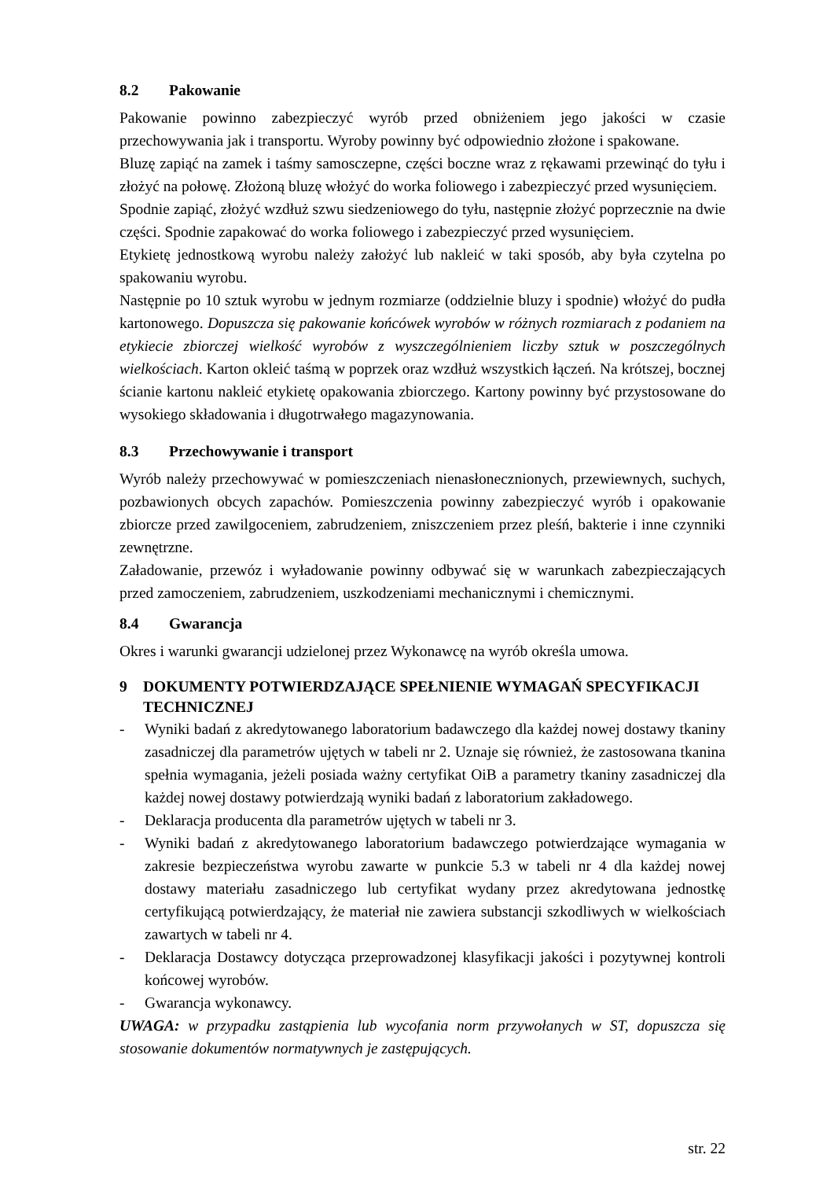8.2 Pakowanie
Pakowanie powinno zabezpieczyć wyrób przed obniżeniem jego jakości w czasie przechowywania jak i transportu. Wyroby powinny być odpowiednio złożone i spakowane.
Bluzę zapiąć na zamek i taśmy samosczepne, części boczne wraz z rękawami przewinąć do tyłu i złożyć na połowę. Złożoną bluzę włożyć do worka foliowego i zabezpieczyć przed wysunięciem.
Spodnie zapiąć, złożyć wzdłuż szwu siedzeniowego do tyłu, następnie złożyć poprzecznie na dwie części. Spodnie zapakować do worka foliowego i zabezpieczyć przed wysunięciem.
Etykietę jednostkową wyrobu należy założyć lub nakleić w taki sposób, aby była czytelna po spakowaniu wyrobu.
Następnie po 10 sztuk wyrobu w jednym rozmiarze (oddzielnie bluzy i spodnie) włożyć do pudła kartonowego. Dopuszcza się pakowanie końcówek wyrobów w różnych rozmiarach z podaniem na etykiecie zbiorczej wielkość wyrobów z wyszczególnieniem liczby sztuk w poszczególnych wielkościach. Karton okleić taśmą w poprzek oraz wzdłuż wszystkich łączeń. Na krótszej, bocznej ścianie kartonu nakleić etykietę opakowania zbiorczego. Kartony powinny być przystosowane do wysokiego składowania i długotrwałego magazynowania.
8.3 Przechowywanie i transport
Wyrób należy przechowywać w pomieszczeniach nienasłonecznionych, przewiewnych, suchych, pozbawionych obcych zapachów. Pomieszczenia powinny zabezpieczyć wyrób i opakowanie zbiorcze przed zawilgoceniem, zabrudzeniem, zniszczeniem przez pleśń, bakterie i inne czynniki zewnętrzne.
Załadowanie, przewóz i wyładowanie powinny odbywać się w warunkach zabezpieczających przed zamoczeniem, zabrudzeniem, uszkodzeniami mechanicznymi i chemicznymi.
8.4 Gwarancja
Okres i warunki gwarancji udzielonej przez Wykonawcę na wyrób określa umowa.
9 DOKUMENTY POTWIERDZAJĄCE SPEŁNIENIE WYMAGAŃ SPECYFIKACJI TECHNICZNEJ
- Wyniki badań z akredytowanego laboratorium badawczego dla każdej nowej dostawy tkaniny zasadniczej dla parametrów ujętych w tabeli nr 2. Uznaje się również, że zastosowana tkanina spełnia wymagania, jeżeli posiada ważny certyfikat OiB a parametry tkaniny zasadniczej dla każdej nowej dostawy potwierdzają wyniki badań z laboratorium zakładowego.
- Deklaracja producenta dla parametrów ujętych w tabeli nr 3.
- Wyniki badań z akredytowanego laboratorium badawczego potwierdzające wymagania w zakresie bezpieczeństwa wyrobu zawarte w punkcie 5.3 w tabeli nr 4 dla każdej nowej dostawy materiału zasadniczego lub certyfikat wydany przez akredytowana jednostkę certyfikującą potwierdzający, że materiał nie zawiera substancji szkodliwych w wielkościach zawartych w tabeli nr 4.
- Deklaracja Dostawcy dotycząca przeprowadzonej klasyfikacji jakości i pozytywnej kontroli końcowej wyrobów.
- Gwarancja wykonawcy.
UWAGA: w przypadku zastąpienia lub wycofania norm przywołanych w ST, dopuszcza się stosowanie dokumentów normatywnych je zastępujących.
str. 22